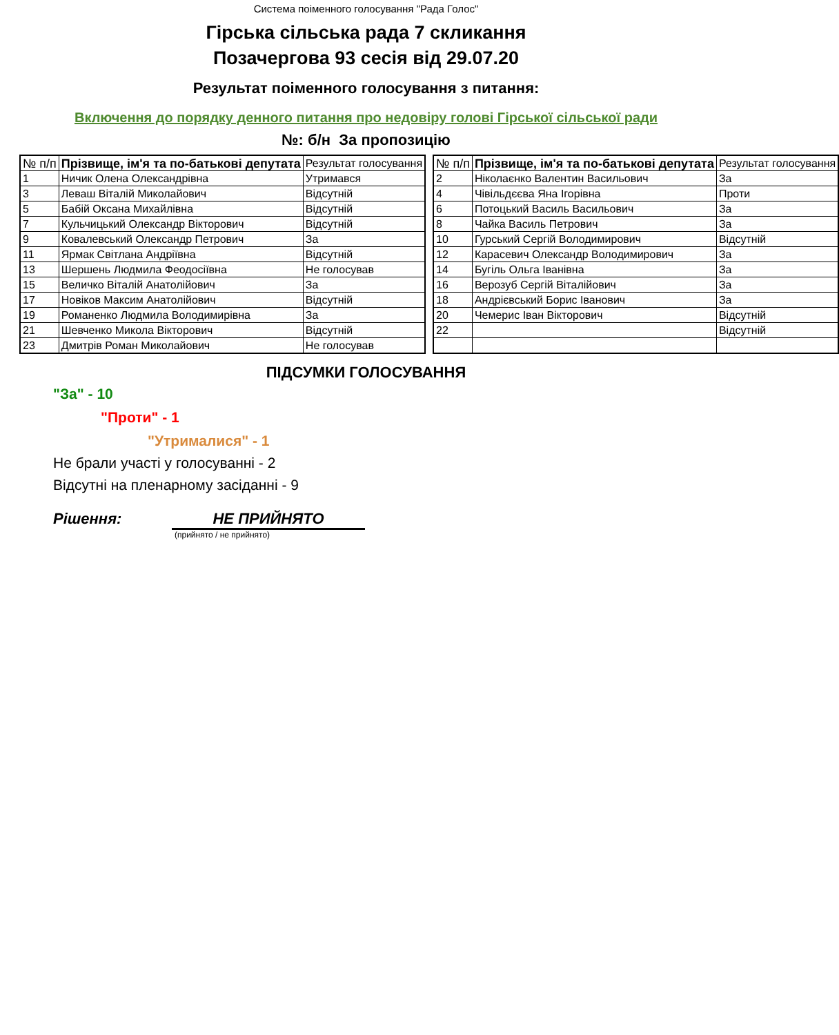Система поіменного голосування "Рада Голос"
Гірська сільська рада 7 скликання
Позачергова 93 сесія від 29.07.20
Результат поіменного голосування з питання:
Включення до порядку денного питання про недовіру голові Гірської сільської ради
№: б/н За пропозицію
| № п/п | Прізвище, ім'я та по-батькові депутата | Результат голосування |
| --- | --- | --- |
| 1 | Ничик Олена Олександрівна | Утримався |
| 3 | Леваш Віталій Миколайович | Відсутній |
| 5 | Бабій Оксана Михайлівна | Відсутній |
| 7 | Кульчицький Олександр Вікторович | Відсутній |
| 9 | Ковалевський Олександр Петрович | За |
| 11 | Ярмак Світлана Андріївна | Відсутній |
| 13 | Шершень Людмила Феодосіївна | Не голосував |
| 15 | Величко Віталій Анатолійович | За |
| 17 | Новіков Максим Анатолійович | Відсутній |
| 19 | Романенко Людмила Володимирівна | За |
| 21 | Шевченко Микола Вікторович | Відсутній |
| 23 | Дмитрів Роман Миколайович | Не голосував |
| № п/п | Прізвище, ім'я та по-батькові депутата | Результат голосування |
| --- | --- | --- |
| 2 | Ніколаєнко Валентин Васильович | За |
| 4 | Чівільдєєва Яна Ігорівна | Проти |
| 6 | Потоцький Василь Васильович | За |
| 8 | Чайка Василь Петрович | За |
| 10 | Гурський Сергій Володимирович | Відсутній |
| 12 | Карасевич Олександр Володимирович | За |
| 14 | Бугіль Ольга Іванівна | За |
| 16 | Верозуб Сергій Віталійович | За |
| 18 | Андрієвський Борис Іванович | За |
| 20 | Чемерис Іван Вікторович | Відсутній |
| 22 | | Відсутній |
ПІДСУМКИ ГОЛОСУВАННЯ
"За" - 10
"Проти" - 1
"Утрималися" - 1
Не брали участі у голосуванні - 2
Відсутні на пленарному засіданні - 9
Рішення: НЕ ПРИЙНЯТО
(прийнято / не прийнято)